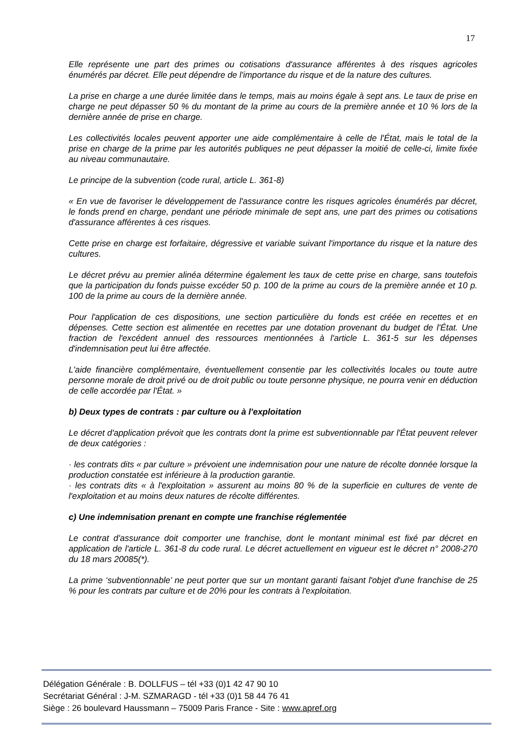17
Elle représente une part des primes ou cotisations d'assurance afférentes à des risques agricoles énumérés par décret. Elle peut dépendre de l'importance du risque et de la nature des cultures.
La prise en charge a une durée limitée dans le temps, mais au moins égale à sept ans. Le taux de prise en charge ne peut dépasser 50 % du montant de la prime au cours de la première année et 10 % lors de la dernière année de prise en charge.
Les collectivités locales peuvent apporter une aide complémentaire à celle de l'État, mais le total de la prise en charge de la prime par les autorités publiques ne peut dépasser la moitié de celle-ci, limite fixée au niveau communautaire.
Le principe de la subvention (code rural, article L. 361-8)
« En vue de favoriser le développement de l'assurance contre les risques agricoles énumérés par décret, le fonds prend en charge, pendant une période minimale de sept ans, une part des primes ou cotisations d'assurance afférentes à ces risques.
Cette prise en charge est forfaitaire, dégressive et variable suivant l'importance du risque et la nature des cultures.
Le décret prévu au premier alinéa détermine également les taux de cette prise en charge, sans toutefois que la participation du fonds puisse excéder 50 p. 100 de la prime au cours de la première année et 10 p. 100 de la prime au cours de la dernière année.
Pour l'application de ces dispositions, une section particulière du fonds est créée en recettes et en dépenses. Cette section est alimentée en recettes par une dotation provenant du budget de l'État. Une fraction de l'excédent annuel des ressources mentionnées à l'article L. 361-5 sur les dépenses d'indemnisation peut lui être affectée.
L'aide financière complémentaire, éventuellement consentie par les collectivités locales ou toute autre personne morale de droit privé ou de droit public ou toute personne physique, ne pourra venir en déduction de celle accordée par l'État. »
b) Deux types de contrats : par culture ou à l'exploitation
Le décret d'application prévoit que les contrats dont la prime est subventionnable par l'État peuvent relever de deux catégories :
· les contrats dits « par culture » prévoient une indemnisation pour une nature de récolte donnée lorsque la production constatée est inférieure à la production garantie.
· les contrats dits « à l'exploitation » assurent au moins 80 % de la superficie en cultures de vente de l'exploitation et au moins deux natures de récolte différentes.
c) Une indemnisation prenant en compte une franchise réglementée
Le contrat d'assurance doit comporter une franchise, dont le montant minimal est fixé par décret en application de l'article L. 361-8 du code rural. Le décret actuellement en vigueur est le décret n° 2008-270 du 18 mars 20085(*).
La prime ‘subventionnable’ ne peut porter que sur un montant garanti faisant l'objet d'une franchise de 25 % pour les contrats par culture et de 20% pour les contrats à l'exploitation.
Délégation Générale : B. DOLLFUS – tél +33 (0)1 42 47 90 10
Secrétariat Général : J-M. SZMARAGD - tél +33 (0)1 58 44 76 41
Siège : 26 boulevard Haussmann – 75009 Paris France - Site : www.apref.org